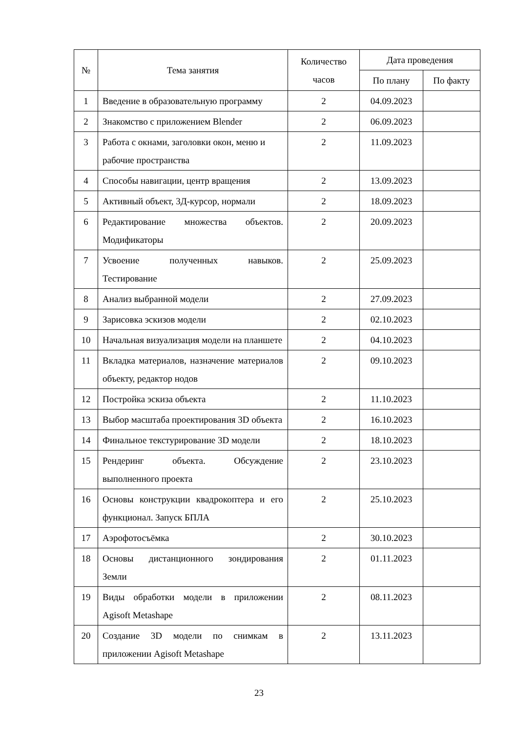| № | Тема занятия | Количество часов | Дата проведения | |
| --- | --- | --- | --- | --- |
| | | | По плану | По факту |
| 1 | Введение в образовательную программу | 2 | 04.09.2023 | |
| 2 | Знакомство с приложением Blender | 2 | 06.09.2023 | |
| 3 | Работа с окнами, заголовки окон, меню и рабочие пространства | 2 | 11.09.2023 | |
| 4 | Способы навигации, центр вращения | 2 | 13.09.2023 | |
| 5 | Активный объект, 3Д-курсор, нормали | 2 | 18.09.2023 | |
| 6 | Редактирование множества объектов. Модификаторы | 2 | 20.09.2023 | |
| 7 | Усвоение полученных навыков. Тестирование | 2 | 25.09.2023 | |
| 8 | Анализ выбранной модели | 2 | 27.09.2023 | |
| 9 | Зарисовка эскизов модели | 2 | 02.10.2023 | |
| 10 | Начальная визуализация модели на планшете | 2 | 04.10.2023 | |
| 11 | Вкладка материалов, назначение материалов объекту, редактор нодов | 2 | 09.10.2023 | |
| 12 | Постройка эскиза объекта | 2 | 11.10.2023 | |
| 13 | Выбор масштаба проектирования 3D объекта | 2 | 16.10.2023 | |
| 14 | Финальное текстурирование 3D модели | 2 | 18.10.2023 | |
| 15 | Рендеринг объекта. Обсуждение выполненного проекта | 2 | 23.10.2023 | |
| 16 | Основы конструкции квадрокоптера и его функционал. Запуск БПЛА | 2 | 25.10.2023 | |
| 17 | Аэрофотосъёмка | 2 | 30.10.2023 | |
| 18 | Основы дистанционного зондирования Земли | 2 | 01.11.2023 | |
| 19 | Виды обработки модели в приложении Agisoft Metashape | 2 | 08.11.2023 | |
| 20 | Создание 3D модели по снимкам в приложении Agisoft Metashape | 2 | 13.11.2023 | |
23